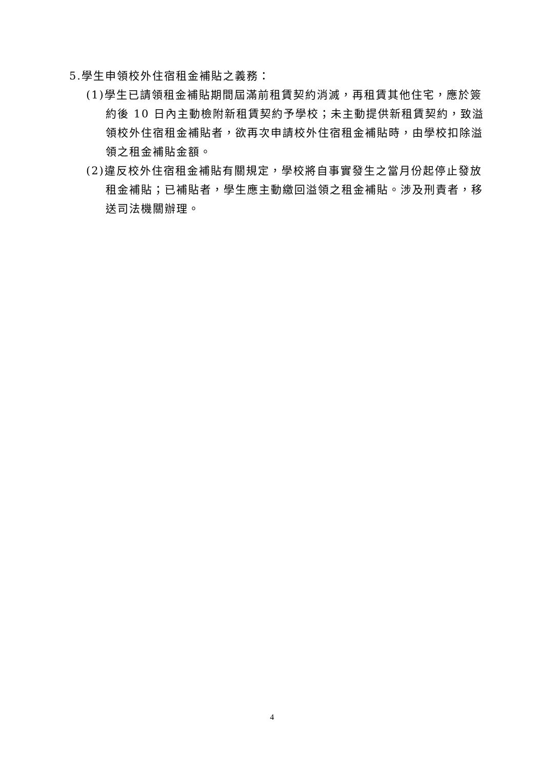5.學生申領校外住宿租金補貼之義務：
(1)學生已請領租金補貼期間屆滿前租賃契約消滅，再租賃其他住宅，應於簽約後 10 日內主動檢附新租賃契約予學校；未主動提供新租賃契約，致溢領校外住宿租金補貼者，欲再次申請校外住宿租金補貼時，由學校扣除溢領之租金補貼金額。
(2)違反校外住宿租金補貼有關規定，學校將自事實發生之當月份起停止發放租金補貼；已補貼者，學生應主動繳回溢領之租金補貼。涉及刑責者，移送司法機關辦理。
4